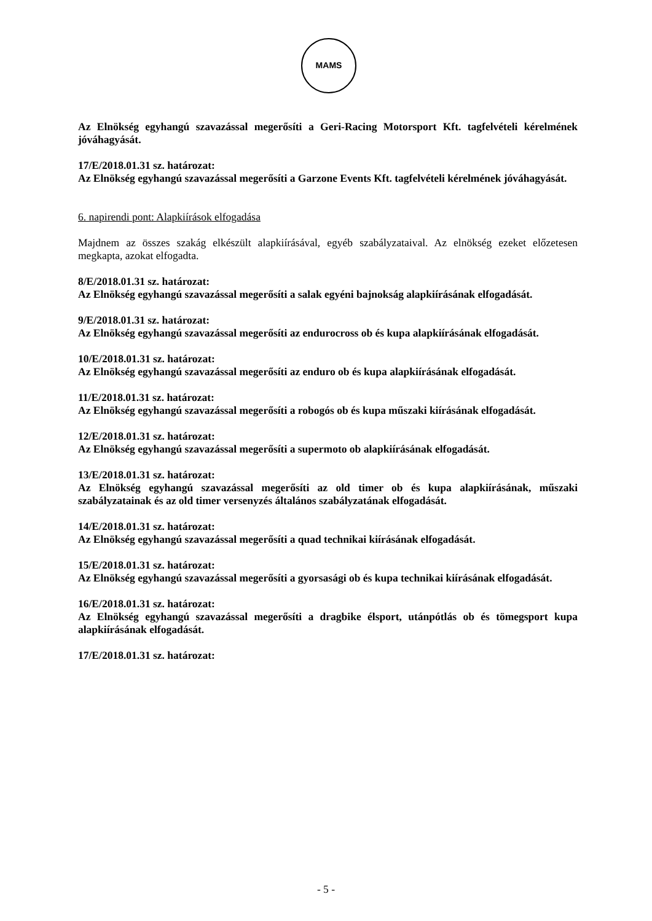MAMS
Az Elnökség egyhangú szavazással megerősíti a Geri-Racing Motorsport Kft. tagfelvételi kérelmének jóváhagyását.
17/E/2018.01.31 sz. határozat:
Az Elnökség egyhangú szavazással megerősíti a Garzone Events Kft. tagfelvételi kérelmének jóváhagyását.
6. napirendi pont: Alapkiírások elfogadása
Majdnem az összes szakág elkészült alapkiírásával, egyéb szabályzataival. Az elnökség ezeket előzetesen megkapta, azokat elfogadta.
8/E/2018.01.31 sz. határozat:
Az Elnökség egyhangú szavazással megerősíti a salak egyéni bajnokság alapkiírásának elfogadását.
9/E/2018.01.31 sz. határozat:
Az Elnökség egyhangú szavazással megerősíti az endurocross ob és kupa alapkiírásának elfogadását.
10/E/2018.01.31 sz. határozat:
Az Elnökség egyhangú szavazással megerősíti az enduro ob és kupa alapkiírásának elfogadását.
11/E/2018.01.31 sz. határozat:
Az Elnökség egyhangú szavazással megerősíti a robogós ob és kupa műszaki kiírásának elfogadását.
12/E/2018.01.31 sz. határozat:
Az Elnökség egyhangú szavazással megerősíti a supermoto ob alapkiírásának elfogadását.
13/E/2018.01.31 sz. határozat:
Az Elnökség egyhangú szavazással megerősíti az old timer ob és kupa alapkiírásának, műszaki szabályzatainak és az old timer versenyzés általános szabályzatának elfogadását.
14/E/2018.01.31 sz. határozat:
Az Elnökség egyhangú szavazással megerősíti a quad technikai kiírásának elfogadását.
15/E/2018.01.31 sz. határozat:
Az Elnökség egyhangú szavazással megerősíti a gyorsasági ob és kupa technikai kiírásának elfogadását.
16/E/2018.01.31 sz. határozat:
Az Elnökség egyhangú szavazással megerősíti a dragbike élsport, utánpótlás ob és tömegsport kupa alapkiírásának elfogadását.
17/E/2018.01.31 sz. határozat:
- 5 -